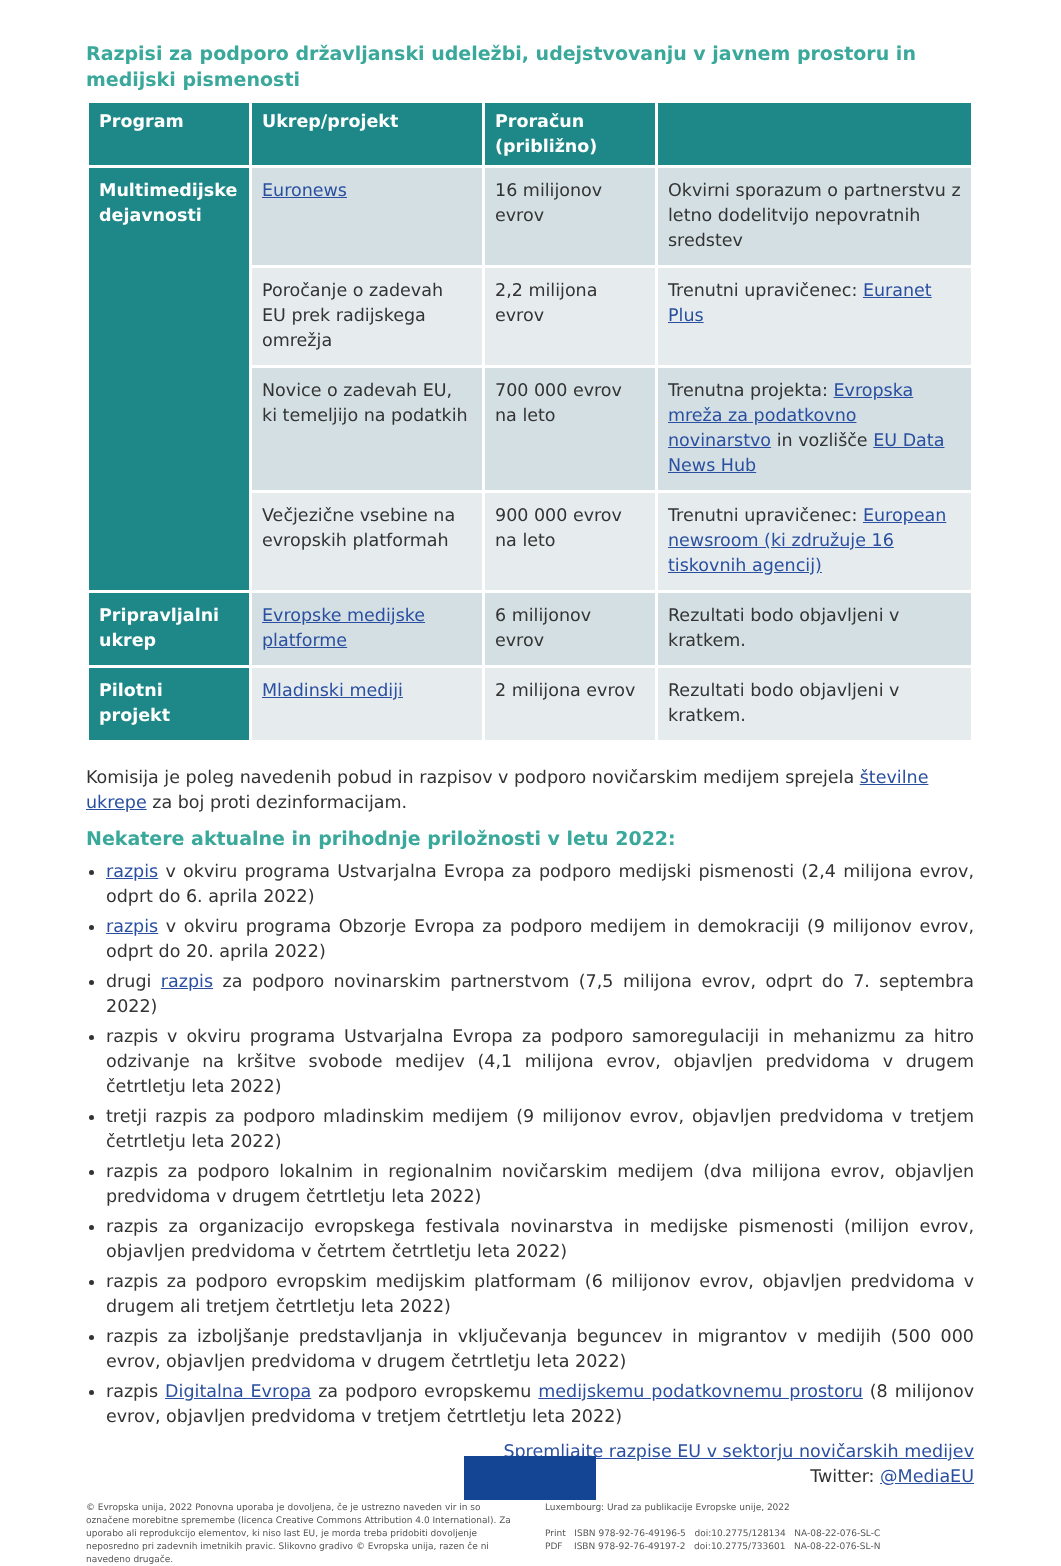Razpisi za podporo državljanski udeležbi, udejstvovanju v javnem prostoru in medijski pismenosti
| Program | Ukrep/projekt | Proračun (približno) | |
| --- | --- | --- | --- |
| Multimedijske dejavnosti | Euronews | 16 milijonov evrov | Okvirni sporazum o partnerstvu z letno dodelitvijo nepovratnih sredstev |
| | Poročanje o zadevah EU prek radijskega omrežja | 2,2 milijona evrov | Trenutni upravičenec: Euranet Plus |
| | Novice o zadevah EU, ki temeljijo na podatkih | 700 000 evrov na leto | Trenutna projekta: Evropska mreža za podatkovno novinarstvo in vozlišče EU Data News Hub |
| | Večjezične vsebine na evropskih platformah | 900 000 evrov na leto | Trenutni upravičenec: European newsroom (ki združuje 16 tiskovnih agencij) |
| Pripravljalni ukrep | Evropske medijske platforme | 6 milijonov evrov | Rezultati bodo objavljeni v kratkem. |
| Pilotni projekt | Mladinski mediji | 2 milijona evrov | Rezultati bodo objavljeni v kratkem. |
Komisija je poleg navedenih pobud in razpisov v podporo novičarskim medijem sprejela številne ukrepe za boj proti dezinformacijam.
Nekatere aktualne in prihodnje priložnosti v letu 2022:
razpis v okviru programa Ustvarjalna Evropa za podporo medijski pismenosti (2,4 milijona evrov, odprt do 6. aprila 2022)
razpis v okviru programa Obzorje Evropa za podporo medijem in demokraciji (9 milijonov evrov, odprt do 20. aprila 2022)
drugi razpis za podporo novinarskim partnerstvom (7,5 milijona evrov, odprt do 7. septembra 2022)
razpis v okviru programa Ustvarjalna Evropa za podporo samoregulaciji in mehanizmu za hitro odzivanje na kršitve svobode medijev (4,1 milijona evrov, objavljen predvidoma v drugem četrtletju leta 2022)
tretji razpis za podporo mladinskim medijem (9 milijonov evrov, objavljen predvidoma v tretjem četrtletju leta 2022)
razpis za podporo lokalnim in regionalnim novičarskim medijem (dva milijona evrov, objavljen predvidoma v drugem četrtletju leta 2022)
razpis za organizacijo evropskega festivala novinarstva in medijske pismenosti (milijon evrov, objavljen predvidoma v četrtem četrtletju leta 2022)
razpis za podporo evropskim medijskim platformam (6 milijonov evrov, objavljen predvidoma v drugem ali tretjem četrtletju leta 2022)
razpis za izboljšanje predstavljanja in vključevanja beguncev in migrantov v medijih (500 000 evrov, objavljen predvidoma v drugem četrtletju leta 2022)
razpis Digitalna Evropa za podporo evropskemu medijskemu podatkovnemu prostoru (8 milijonov evrov, objavljen predvidoma v tretjem četrtletju leta 2022)
Spremljajte razpise EU v sektorju novičarskih medijev
Twitter: @MediaEU
© Evropska unija, 2022 Ponovna uporaba je dovoljena, če je ustrezno naveden vir in so označene morebitne spremembe (licenca Creative Commons Attribution 4.0 International). Za uporabo ali reprodukcijo elementov, ki niso last EU, je morda treba pridobiti dovoljenje neposredno pri zadevnih imetnikih pravic. Slikovno gradivo © Evropska unija, razen če ni navedeno drugače.
Luxembourg: Urad za publikacije Evropske unije, 2022
Print ISBN 978-92-76-49196-5 doi:10.2775/128134 NA-08-22-076-SL-C
PDF ISBN 978-92-76-49197-2 doi:10.2775/733601 NA-08-22-076-SL-N